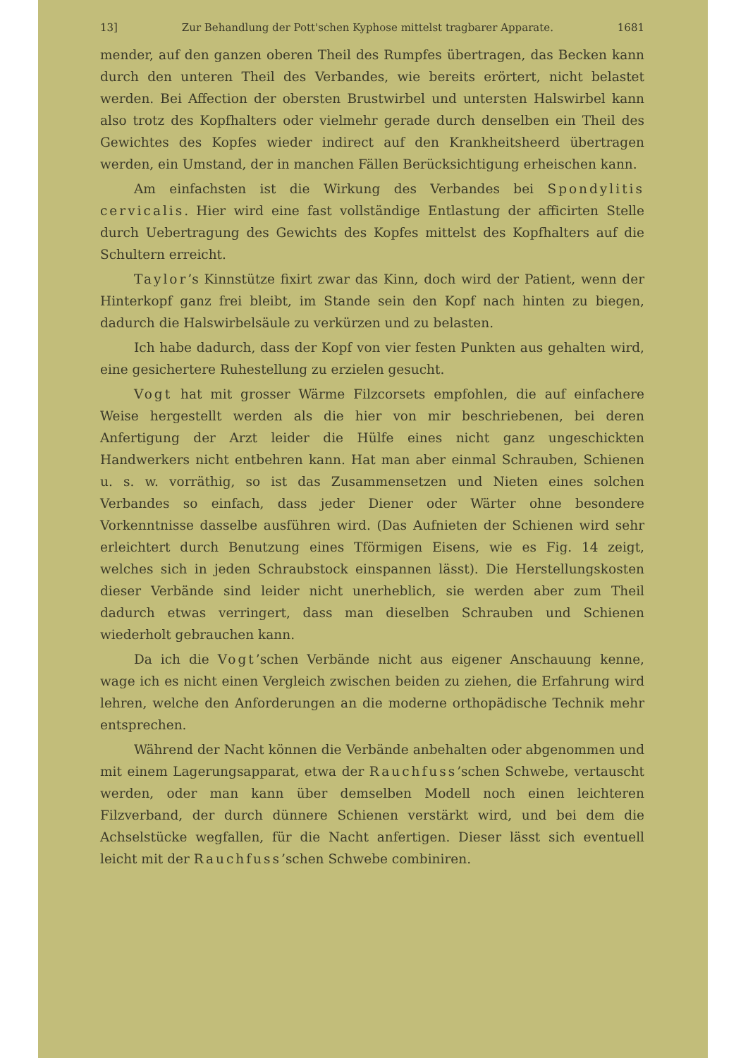13] Zur Behandlung der Pott'schen Kyphose mittelst tragbarer Apparate. 1681
mender, auf den ganzen oberen Theil des Rumpfes übertragen, das Becken kann durch den unteren Theil des Verbandes, wie bereits erörtert, nicht belastet werden. Bei Affection der obersten Brustwirbel und untersten Halswirbel kann also trotz des Kopfhalters oder vielmehr gerade durch denselben ein Theil des Gewichtes des Kopfes wieder indirect auf den Krankheitsheerd übertragen werden, ein Umstand, der in manchen Fällen Berücksichtigung erheischen kann.
Am einfachsten ist die Wirkung des Verbandes bei Spondylitis cervicalis. Hier wird eine fast vollständige Entlastung der afficirten Stelle durch Uebertragung des Gewichts des Kopfes mittelst des Kopfhalters auf die Schultern erreicht.
Taylor’s Kinnstütze fixirt zwar das Kinn, doch wird der Patient, wenn der Hinterkopf ganz frei bleibt, im Stande sein den Kopf nach hinten zu biegen, dadurch die Halswirbelsäule zu verkürzen und zu belasten.
Ich habe dadurch, dass der Kopf von vier festen Punkten aus gehalten wird, eine gesichertere Ruhestellung zu erzielen gesucht.
Vogt hat mit grosser Wärme Filzcorsets empfohlen, die auf einfachere Weise hergestellt werden als die hier von mir beschriebenen, bei deren Anfertigung der Arzt leider die Hülfe eines nicht ganz ungeschickten Handwerkers nicht entbehren kann. Hat man aber einmal Schrauben, Schienen u. s. w. vorräthig, so ist das Zusammensetzen und Nieten eines solchen Verbandes so einfach, dass jeder Diener oder Wärter ohne besondere Vorkenntnisse dasselbe ausführen wird. (Das Aufnieten der Schienen wird sehr erleichtert durch Benutzung eines Tförmigen Eisens, wie es Fig. 14 zeigt, welches sich in jeden Schraubstock einspannen lässt). Die Herstellungskosten dieser Verbände sind leider nicht unerheblich, sie werden aber zum Theil dadurch etwas verringert, dass man dieselben Schrauben und Schienen wiederholt gebrauchen kann.
Da ich die Vogt’schen Verbände nicht aus eigener Anschauung kenne, wage ich es nicht einen Vergleich zwischen beiden zu ziehen, die Erfahrung wird lehren, welche den Anforderungen an die moderne orthopädische Technik mehr entsprechen.
Während der Nacht können die Verbände anbehalten oder abgenommen und mit einem Lagerungsapparat, etwa der Rauchfuss’schen Schwebe, vertauscht werden, oder man kann über demselben Modell noch einen leichteren Filzverband, der durch dünnere Schienen verstärkt wird, und bei dem die Achselstücke wegfallen, für die Nacht anfertigen. Dieser lässt sich eventuell leicht mit der Rauchfuss’schen Schwebe combiniren.